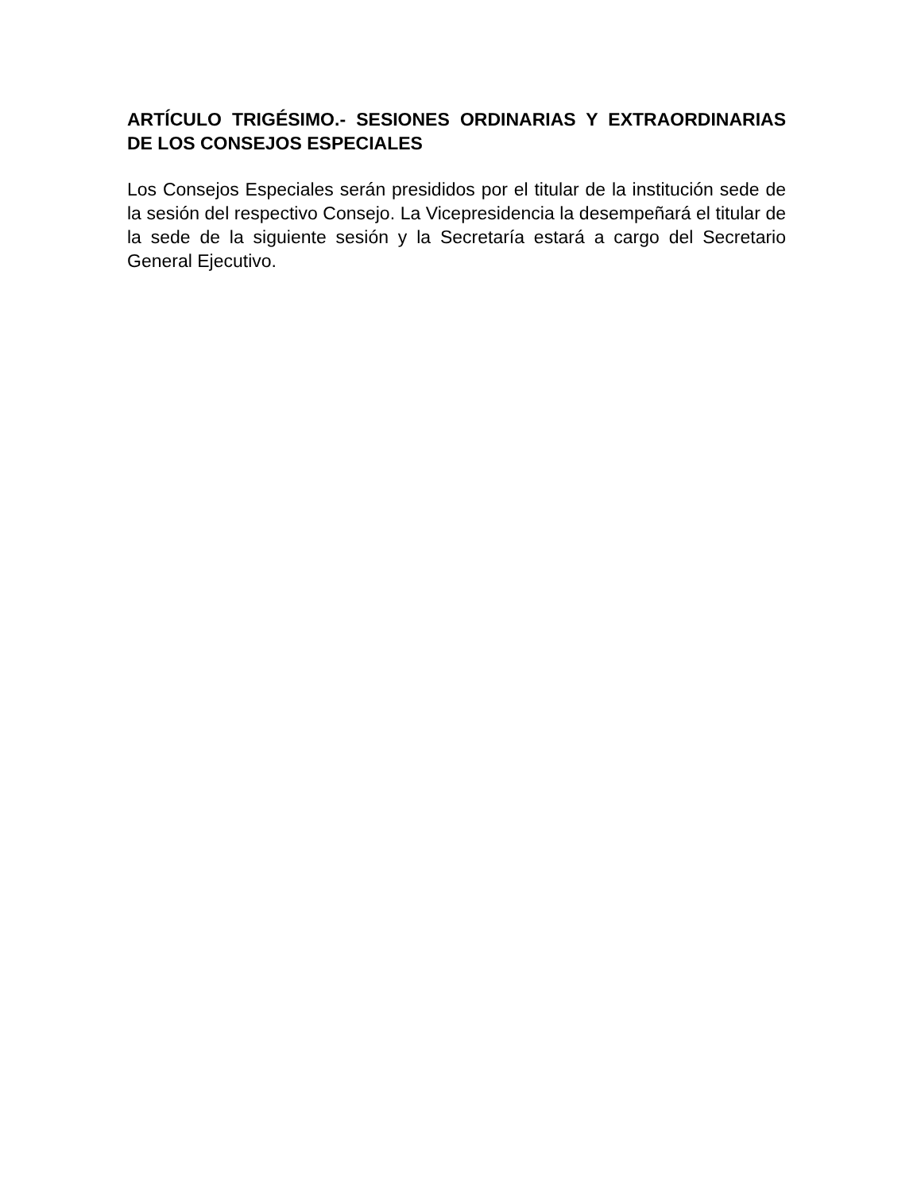ARTÍCULO TRIGÉSIMO.- SESIONES ORDINARIAS Y EXTRAORDINARIAS DE LOS CONSEJOS ESPECIALES
Los Consejos Especiales serán presididos por el titular de la institución sede de la sesión del respectivo Consejo. La Vicepresidencia la desempeñará el titular de la sede de la siguiente sesión y la Secretaría estará a cargo del Secretario General Ejecutivo.